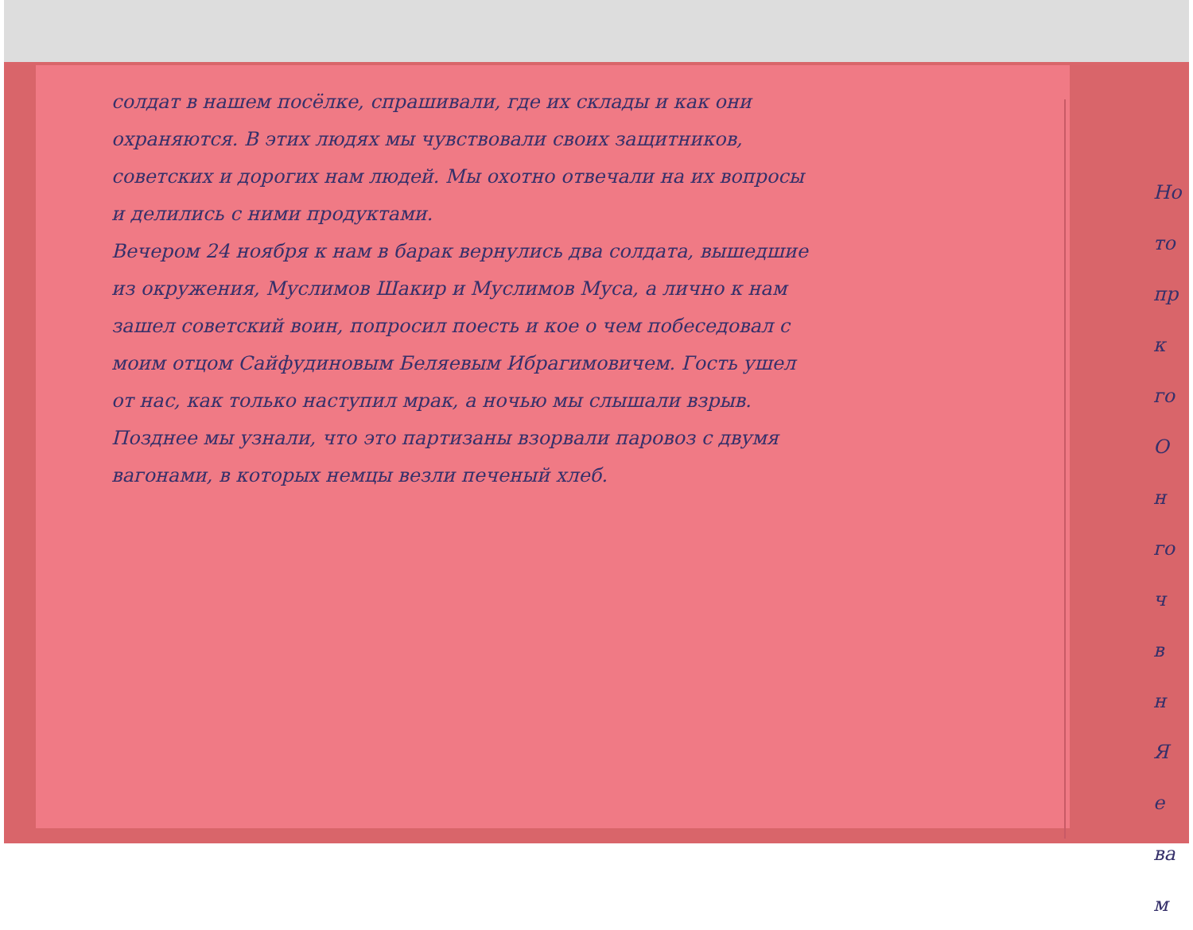солдат в нашем посёлке, спрашивали, где их склады и как они охраняются. В этих людях мы чувствовали своих защитников, советских и дорогих нам людей. Мы охотно отвечали на их вопросы и делились с ними продуктами.
Вечером 24 ноября к нам в барак вернулись два солдата, вышедшие из окружения, Муслимов Шакир и Муслимов Муса, а лично к нам зашел советский воин, попросил поесть и кое о чем побеседовал с моим отцом Сайфудиновым Беляевым Ибрагимовичем. Гость ушел от нас, как только наступил мрак, а ночью мы слышали взрыв. Позднее мы узнали, что это партизаны взорвали паровоз с двумя вагонами, в которых немцы везли печеный хлеб.
Но
то
пр
к
го
О
н
го
ч
в
н
Я
е
ва
м